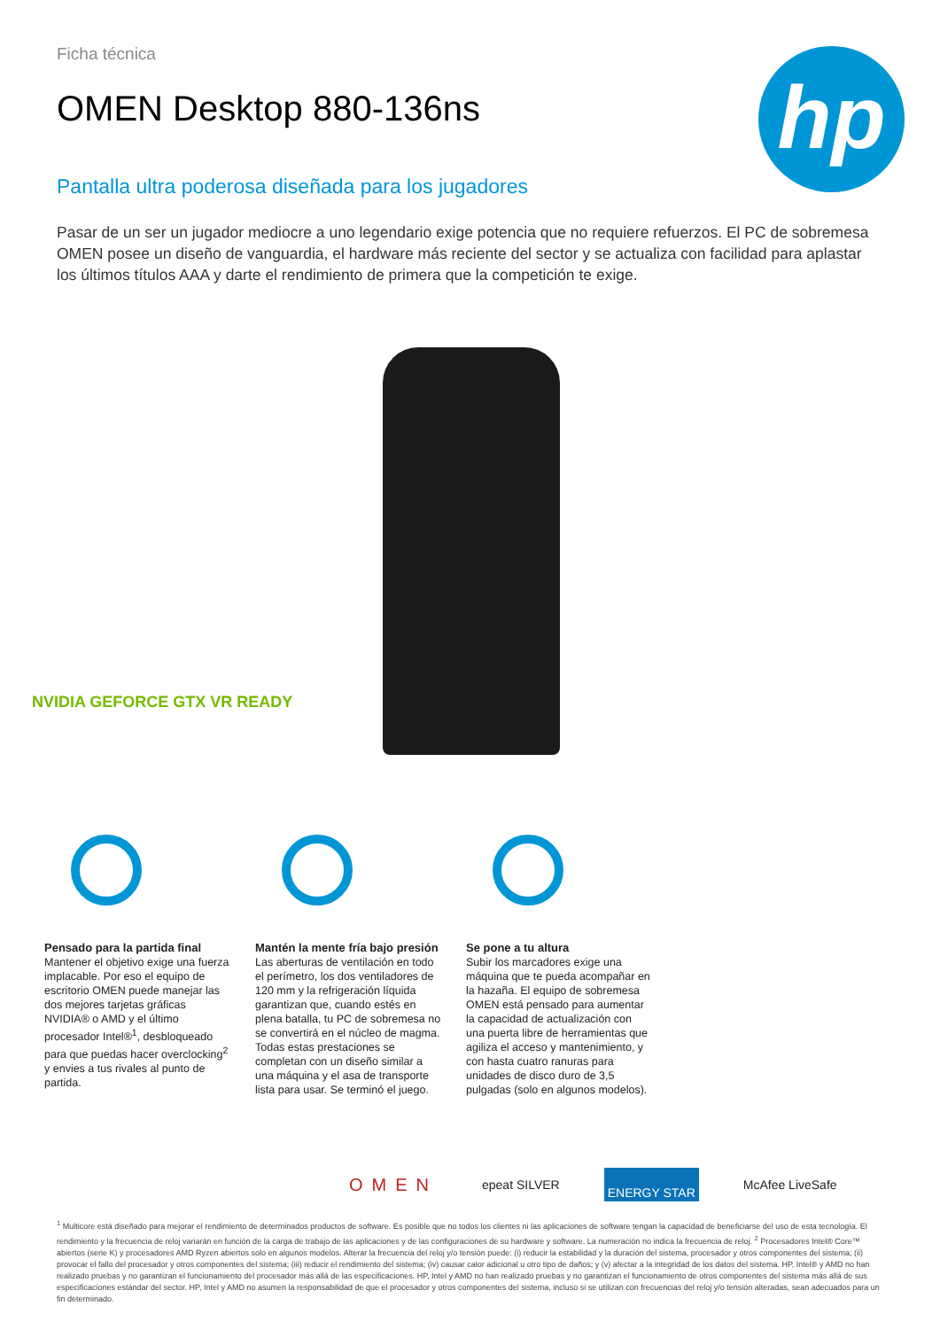hp
Ficha técnica
OMEN Desktop 880-136ns
Pantalla ultra poderosa diseñada para los jugadores
Pasar de un ser un jugador mediocre a uno legendario exige potencia que no requiere refuerzos. El PC de sobremesa OMEN posee un diseño de vanguardia, el hardware más reciente del sector y se actualiza con facilidad para aplastar los últimos títulos AAA y darte el rendimiento de primera que la competición te exige.
NVIDIA GEFORCE GTX VR READY
Pensado para la partida final
Mantener el objetivo exige una fuerza implacable. Por eso el equipo de escritorio OMEN puede manejar las dos mejores tarjetas gráficas NVIDIA® o AMD y el último procesador Intel®<sup>1</sup>, desbloqueado para que puedas hacer overclocking<sup>2</sup> y envies a tus rivales al punto de partida.
Mantén la mente fría bajo presión
Las aberturas de ventilación en todo el perímetro, los dos ventiladores de 120 mm y la refrigeración líquida garantizan que, cuando estés en plena batalla, tu PC de sobremesa no se convertirá en el núcleo de magma. Todas estas prestaciones se completan con un diseño similar a una máquina y el asa de transporte lista para usar. Se terminó el juego.
Se pone a tu altura
Subir los marcadores exige una máquina que te pueda acompañar en la hazaña. El equipo de sobremesa OMEN está pensado para aumentar la capacidad de actualización con una puerta libre de herramientas que agiliza el acceso y mantenimiento, y con hasta cuatro ranuras para unidades de disco duro de 3,5 pulgadas (solo en algunos modelos).
OMEN epeat SILVER ENERGY STAR McAfee LiveSafe
<sup>1</sup> Multicore está diseñado para mejorar el rendimiento de determinados productos de software. Es posible que no todos los clientes ni las aplicaciones de software tengan la capacidad de beneficiarse del uso de esta tecnología. El rendimiento y la frecuencia de reloj variarán en función de la carga de trabajo de las aplicaciones y de las configuraciones de su hardware y software. La numeración no indica la frecuencia de reloj. <sup>2</sup> Procesadores Intel® Core™ abiertos (serie K) y procesadores AMD Ryzen abiertos solo en algunos modelos. Alterar la frecuencia del reloj y/o tensión puede: (i) reducir la estabilidad y la duración del sistema, procesador y otros componentes del sistema; (ii) provocar el fallo del procesador y otros componentes del sistema; (iii) reducir el rendimiento del sistema; (iv) causar calor adicional u otro tipo de daños; y (v) afectar a la integridad de los datos del sistema. HP, Intel® y AMD no han realizado pruebas y no garantizan el funcionamiento del procesador más allá de las especificaciones. HP, Intel y AMD no han realizado pruebas y no garantizan el funcionamiento de otros componentes del sistema más allá de sus especificaciones estándar del sector. HP, Intel y AMD no asumen la responsabilidad de que el procesador y otros componentes del sistema, incluso si se utilizan con frecuencias del reloj y/o tensión alteradas, sean adecuados para un fin determinado.